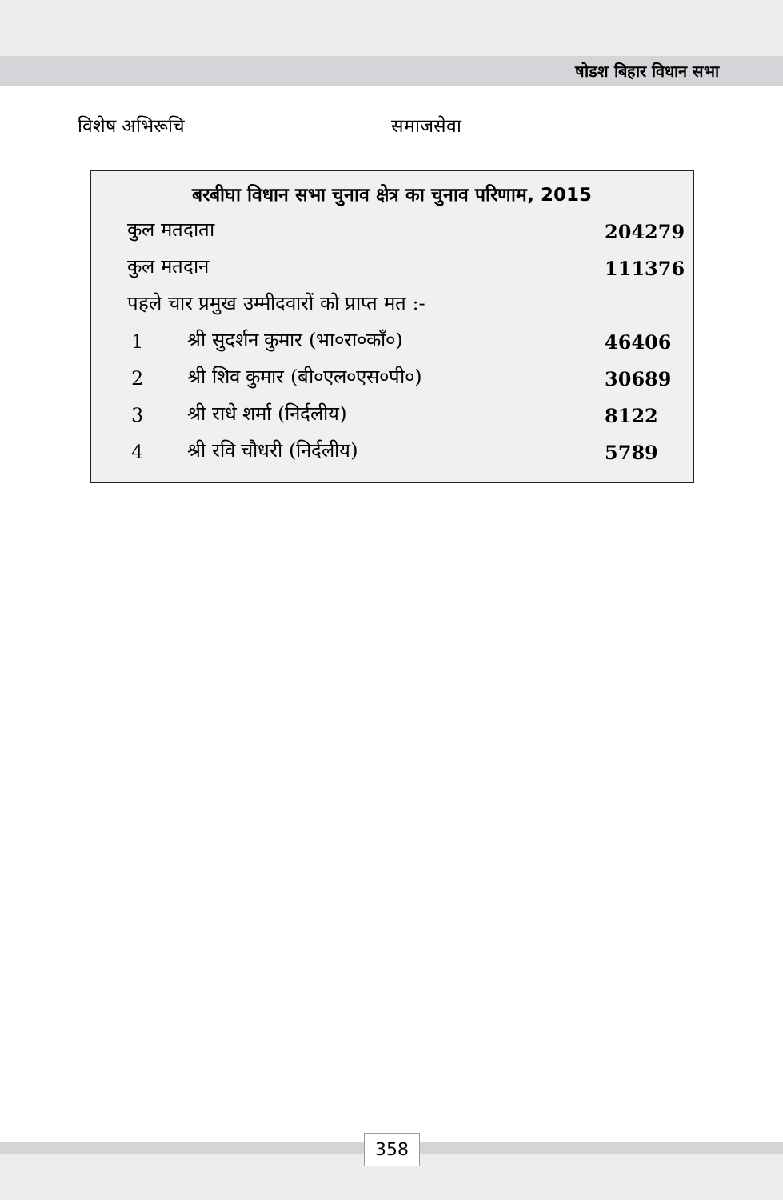षोडश बिहार विधान सभा
विशेष अभिरूचि समाजसेवा
| बरबीघा विधान सभा चुनाव क्षेत्र का चुनाव परिणाम, 2015 | | |
| --- | --- | --- |
| कुल मतदाता | | 204279 |
| कुल मतदान | | 111376 |
| पहले चार प्रमुख उम्मीदवारों को प्राप्त मत :- | | |
| 1 | श्री सुदर्शन कुमार (भा०रा०कॉं०) | 46406 |
| 2 | श्री शिव कुमार (बी०एल०एस०पी०) | 30689 |
| 3 | श्री राधे शर्मा (निर्दलीय) | 8122 |
| 4 | श्री रवि चौधरी (निर्दलीय) | 5789 |
358